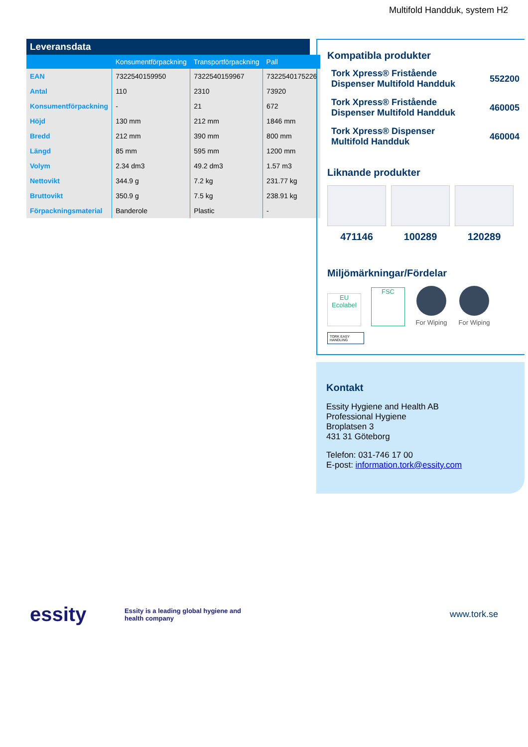Multifold Handduk, system H2
Leveransdata
| | Konsumentförpackning | Transportförpackning | Pall |
| --- | --- | --- | --- |
| EAN | 7322540159950 | 7322540159967 | 7322540175226 |
| Antal | 110 | 2310 | 73920 |
| Konsumentförpackning | - | 21 | 672 |
| Höjd | 130 mm | 212 mm | 1846 mm |
| Bredd | 212 mm | 390 mm | 800 mm |
| Längd | 85 mm | 595 mm | 1200 mm |
| Volym | 2.34 dm3 | 49.2 dm3 | 1.57 m3 |
| Nettovikt | 344.9 g | 7.2 kg | 231.77 kg |
| Bruttovikt | 350.9 g | 7.5 kg | 238.91 kg |
| Förpackningsmaterial | Banderole | Plastic | - |
Kompatibla produkter
Tork Xpress® Fristående
Dispenser Multifold Handduk 552200
Tork Xpress® Fristående
Dispenser Multifold Handduk 460005
Tork Xpress® Dispenser
Multifold Handduk 460004
Liknande produkter
471146 100289 120289
Miljömärkningar/Fördelar
EU Ecolabel
FSC
For Wiping
For Wiping
TORK EASY HANDLING
Kontakt
Essity Hygiene and Health AB
Professional Hygiene
Broplatsen 3
431 31 Göteborg
Telefon: 031-746 17 00
E-post: information.tork@essity.com
essity
Essity is a leading global hygiene and
health company
www.tork.se